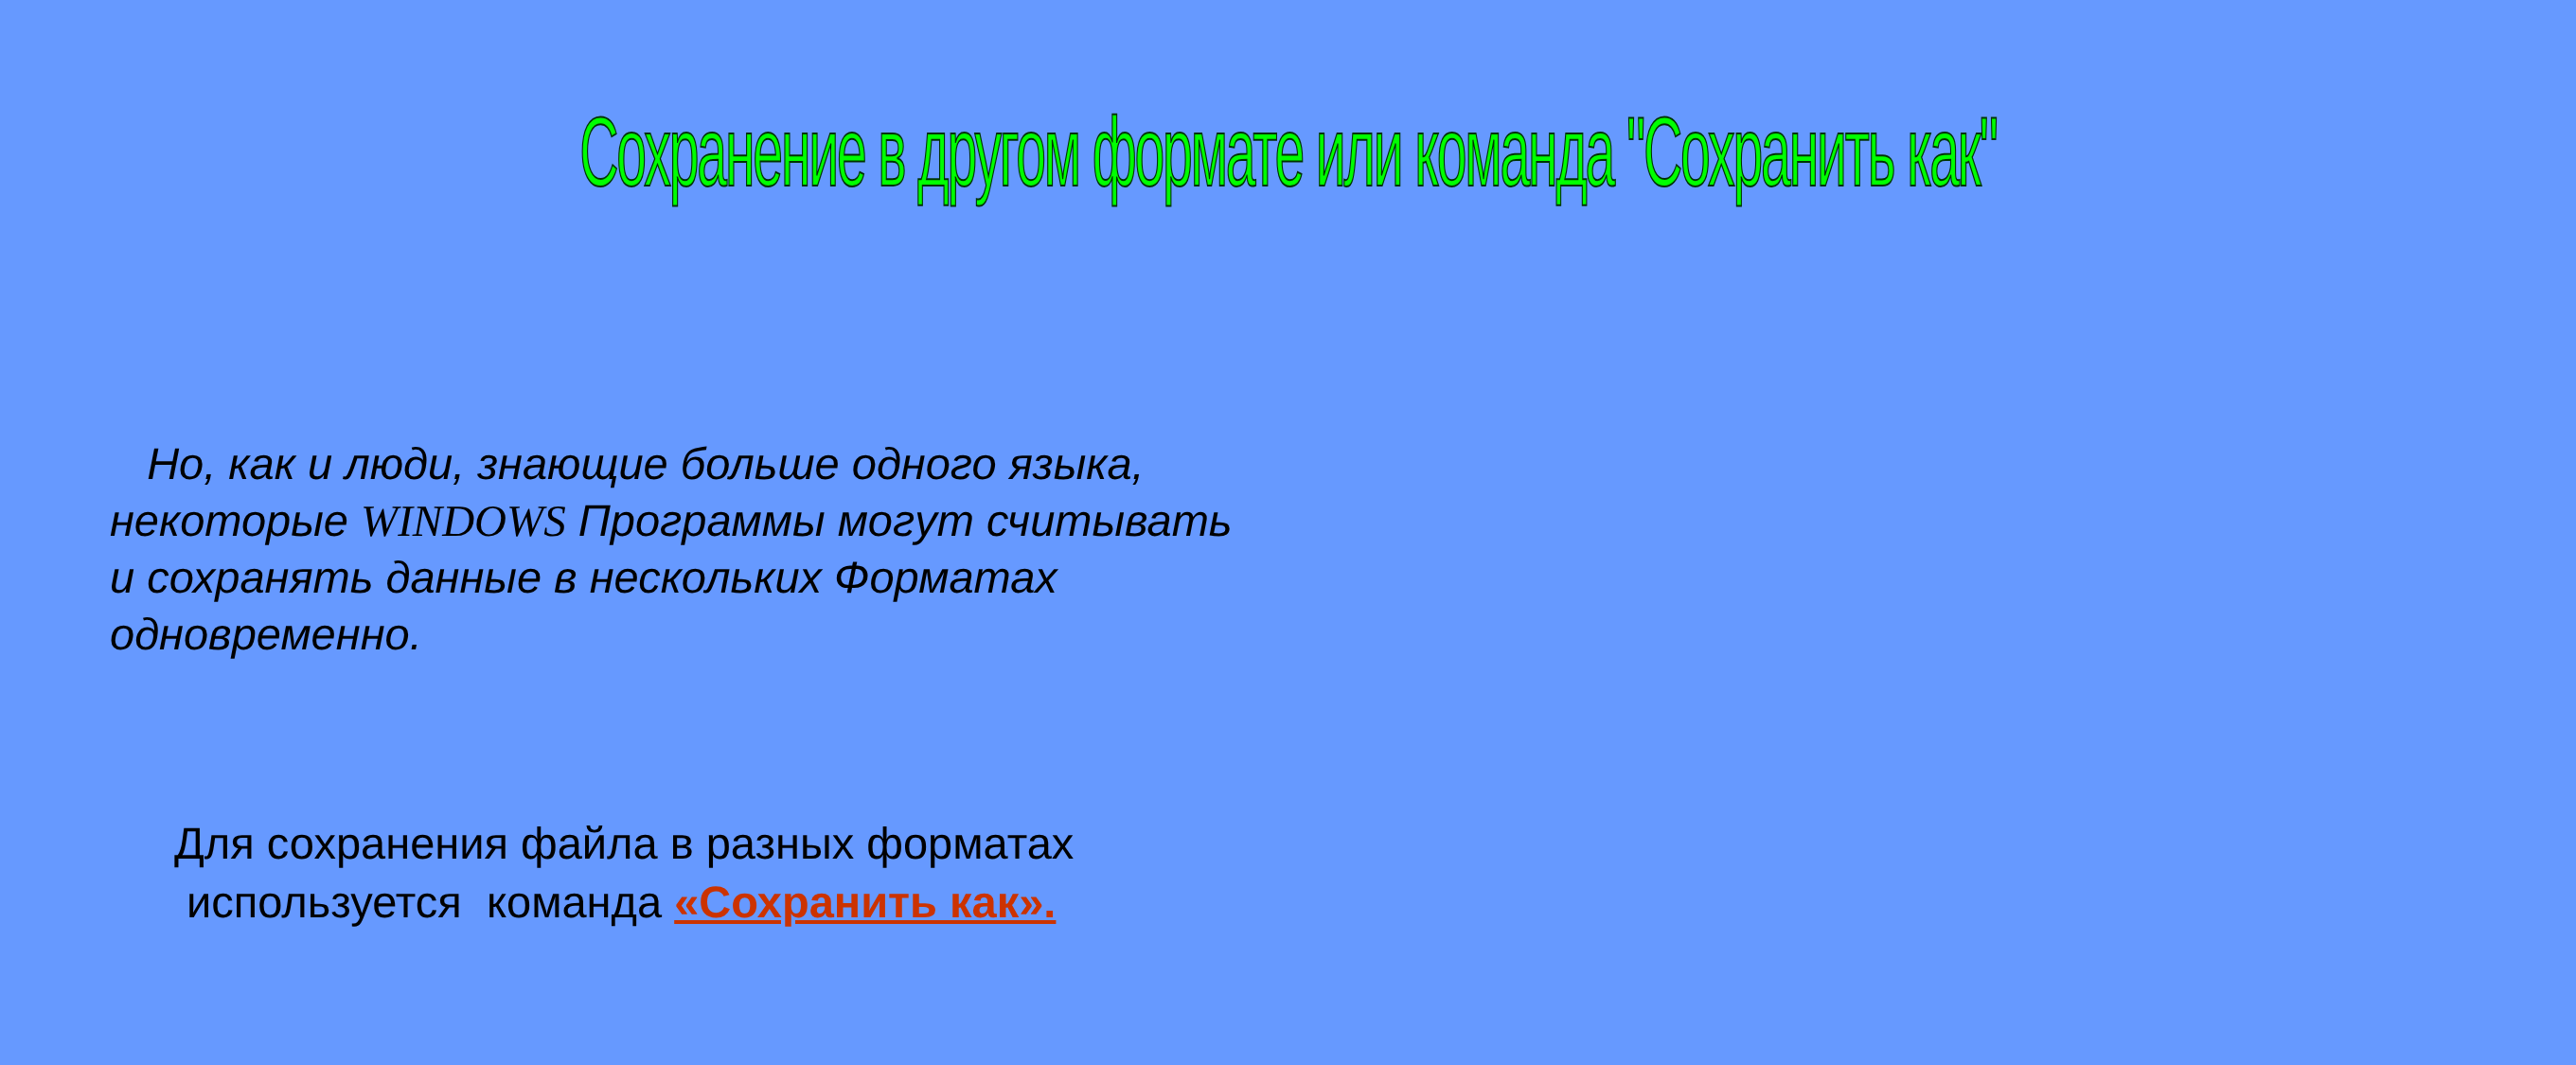Сохранение в другом формате или команда "Сохранить как"
Но, как и люди, знающие больше одного языка, некоторые WINDOWS Программы могут считывать и сохранять данные в нескольких Форматах одновременно.
Для сохранения файла в разных форматах
используется команда «Сохранить как».